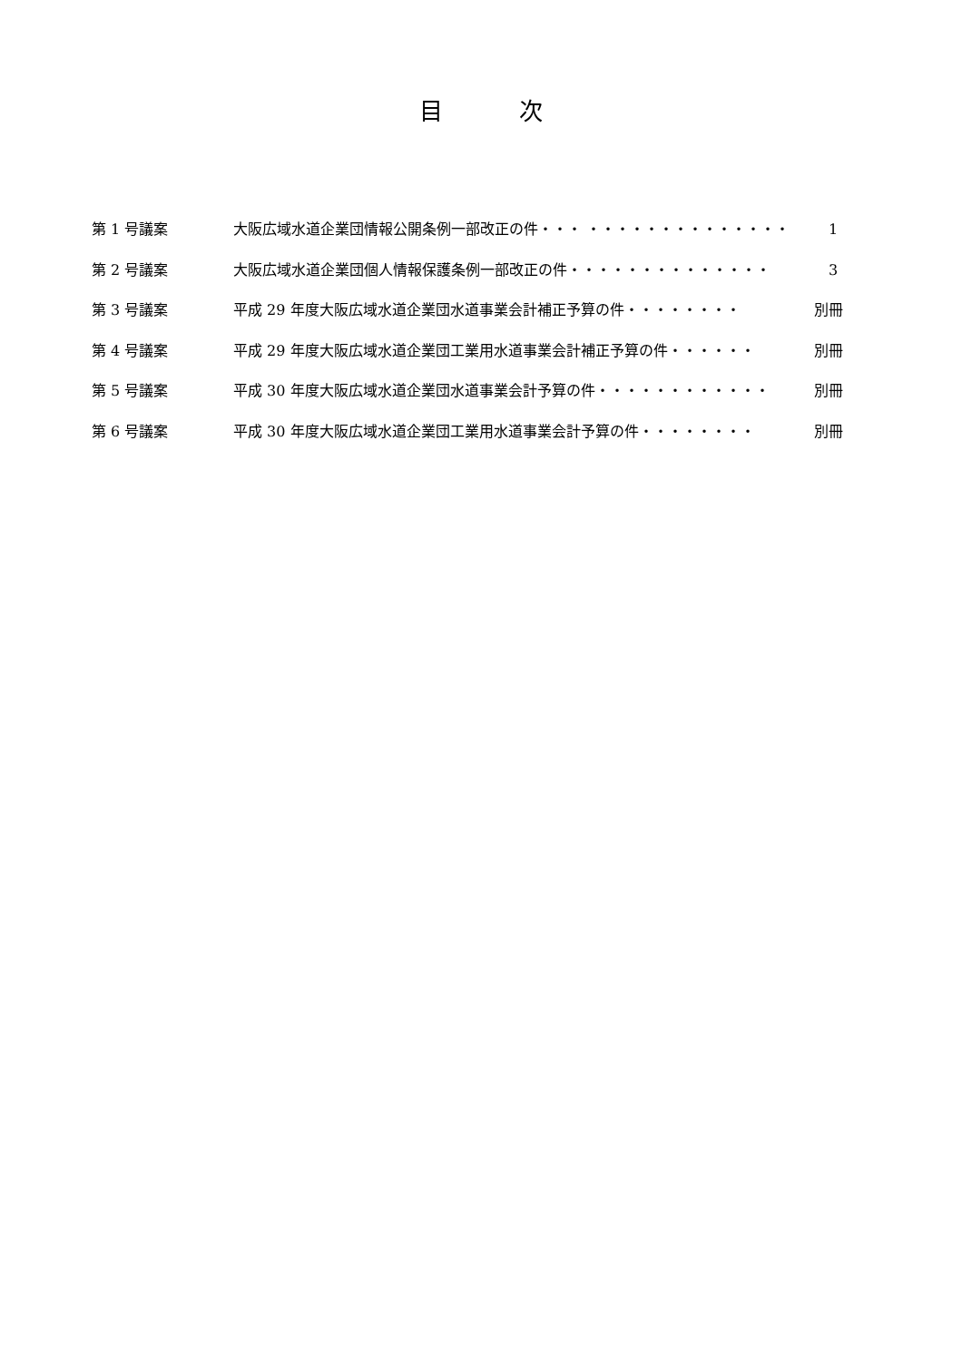目 次
第 1 号議案 大阪広域水道企業団情報公開条例一部改正の件・・・ ・・・・・・・・・・・・・・ 　1
第 2 号議案 大阪広域水道企業団個人情報保護条例一部改正の件・・・・・・・・・・・・・・ 　3
第 3 号議案 平成 29 年度大阪広域水道企業団水道事業会計補正予算の件・・・・・・・・ 別冊
第 4 号議案 平成 29 年度大阪広域水道企業団工業用水道事業会計補正予算の件・・・・・・ 別冊
第 5 号議案 平成 30 年度大阪広域水道企業団水道事業会計予算の件・・・・・・・・・・・・ 別冊
第 6 号議案 平成 30 年度大阪広域水道企業団工業用水道事業会計予算の件・・・・・・・・ 別冊